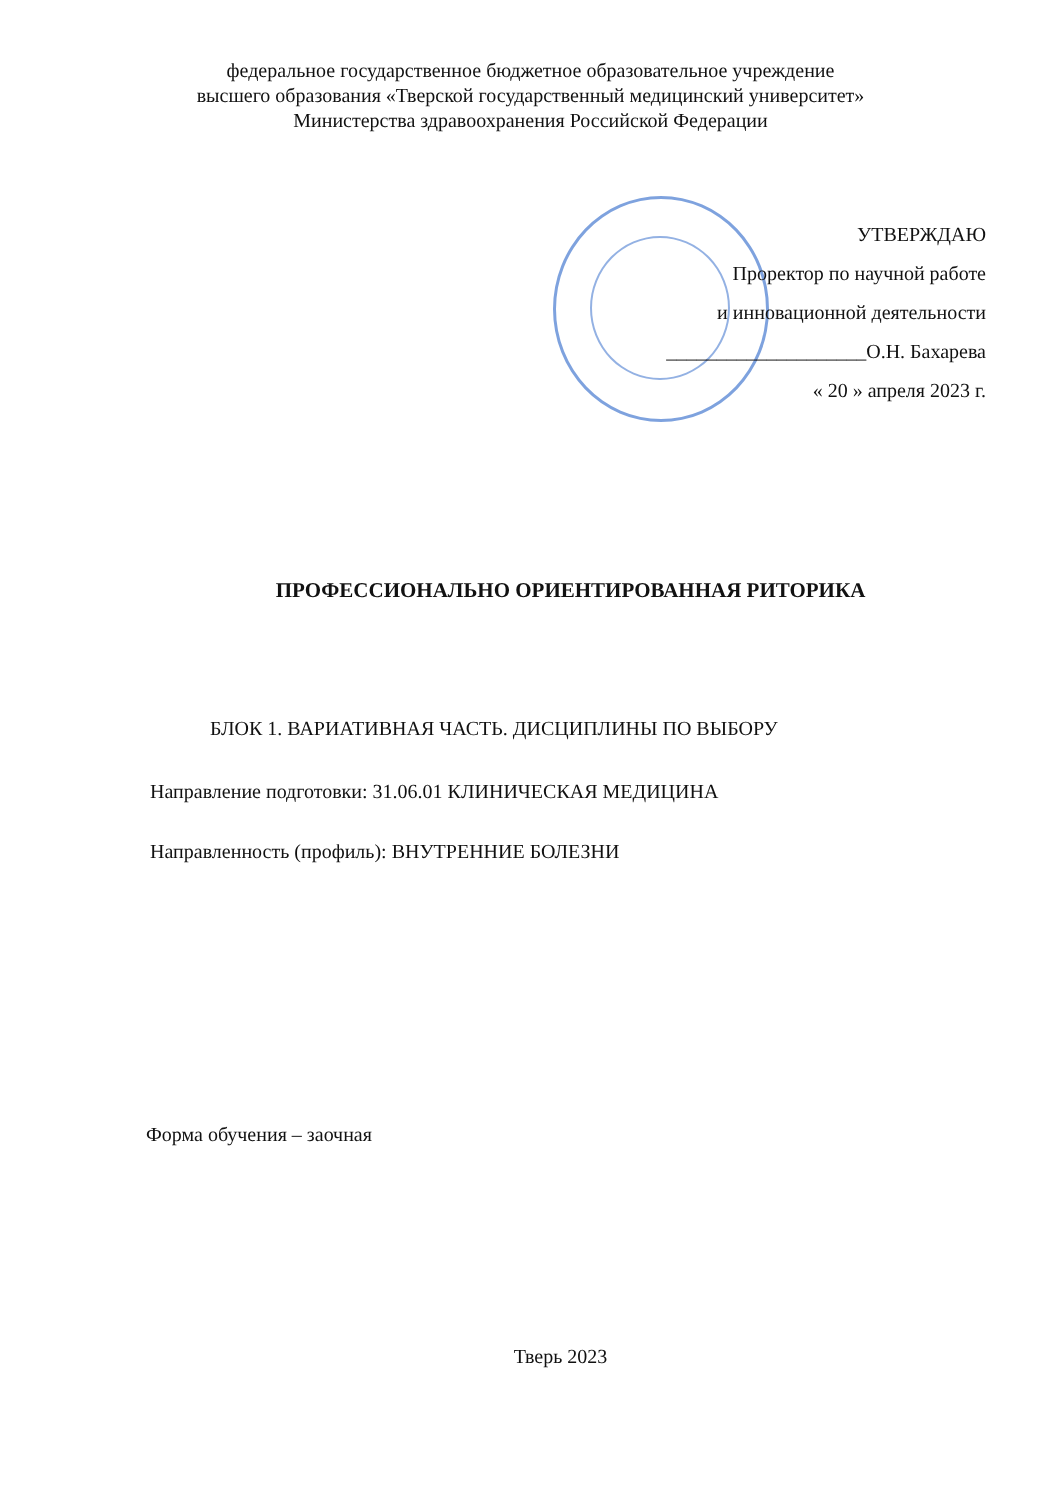федеральное государственное бюджетное образовательное учреждение
высшего образования «Тверской государственный медицинский университет»
Министерства здравоохранения Российской Федерации
УТВЕРЖДАЮ
Проректор по научной работе
и инновационной деятельности
____________________О.Н. Бахарева
« 20 » апреля 2023 г.
ПРОФЕССИОНАЛЬНО ОРИЕНТИРОВАННАЯ РИТОРИКА
БЛОК 1. ВАРИАТИВНАЯ ЧАСТЬ. ДИСЦИПЛИНЫ ПО ВЫБОРУ
Направление подготовки: 31.06.01 КЛИНИЧЕСКАЯ МЕДИЦИНА
Направленность (профиль): ВНУТРЕННИЕ БОЛЕЗНИ
Форма обучения – заочная
Тверь 2023